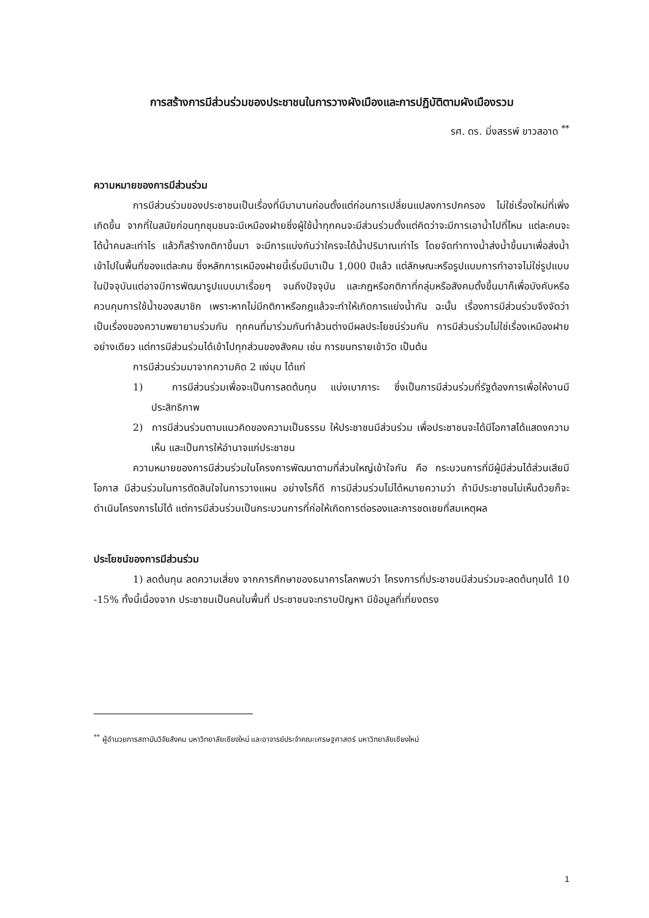การสร้างการมีส่วนร่วมของประชาชนในการวางผังเมืองและการปฏิบัติตามผังเมืองรวม
รศ. ดร. มิ่งสรรพ์ ขาวสอาด <sup>**</sup>
ความหมายของการมีส่วนร่วม
การมีส่วนร่วมของประชาชนเป็นเรื่องที่มีมานานก่อนตั้งแต่ก่อนการเปลี่ยนแปลงการปกครอง ไม่ใช่เรื่องใหม่ที่เพิ่งเกิดขึ้น จากที่ในสมัยก่อนทุกชุมชนจะมีเหมืองฝายซึ่งผู้ใช้น้ำทุกคนจะมีส่วนร่วมตั้งแต่คิดว่าจะมีการเอาน้ำไปที่ไหน แต่ละคนจะได้น้ำคนละเท่าไร แล้วก็สร้างกติกาขึ้นมา จะมีการแบ่งกันว่าใครจะได้น้ำปริมาณเท่าไร โดยจัดทำทางน้ำส่งน้ำขึ้นมาเพื่อส่งน้ำเข้าไปในพื้นที่ของแต่ละคน ซึ่งหลักการเหมืองฝายนี้เริ่มมีมาเป็น 1,000 ปีแล้ว แต่ลักษณะหรือรูปแบบการทำอาจไม่ใช่รูปแบบในปัจจุบันแต่อาจมีการพัฒนารูปแบบมาเรื่อยๆ จนถึงปัจจุบัน และกฎหรือกติกาที่กลุ่มหรือสังคมตั้งขึ้นมาก็เพื่อบังคับหรือควบคุมการใช้น้ำของสมาชิก เพราะหากไม่มีกติกาหรือกฎแล้วจะทำให้เกิดการแย่งน้ำกัน ฉะนั้น เรื่องการมีส่วนร่วมจึงจัดว่าเป็นเรื่องของความพยายามร่วมกัน ทุกคนที่มาร่วมกันทำล้วนต่างมีผลประโยชน์ร่วมกัน การมีส่วนร่วมไม่ใช่เรื่องเหมืองฝายอย่างเดียว แต่การมีส่วนร่วมได้เข้าไปทุกส่วนของสังคม เช่น การขนทรายเข้าวัด เป็นต้น
การมีส่วนร่วมมาจากความคิด 2 แง่มุม ได้แก่
1) การมีส่วนร่วมเพื่อจะเป็นการลดต้นทุน แบ่งเบาภาระ ซึ่งเป็นการมีส่วนร่วมที่รัฐต้องการเพื่อให้งานมีประสิทธิภาพ
2) การมีส่วนร่วมตามแนวคิดของความเป็นธรรม ให้ประชาชนมีส่วนร่วม เพื่อประชาชนจะได้มีโอกาสได้แสดงความเห็น และเป็นการให้อำนาจแก่ประชาชน
ความหมายของการมีส่วนร่วมในโครงการพัฒนาตามที่ส่วนใหญ่เข้าใจกัน คือ กระบวนการที่มีผู้มีส่วนได้ส่วนเสียมีโอกาส มีส่วนร่วมในการตัดสินใจในการวางแผน อย่างไรก็ดี การมีส่วนร่วมไม่ได้หมายความว่า ถ้ามีประชาชนไม่เห็นด้วยก็จะดำเนินโครงการไม่ได้ แต่การมีส่วนร่วมเป็นกระบวนการที่ก่อให้เกิดการต่อรองและการชดเชยที่สมเหตุผล
ประโยชน์ของการมีส่วนร่วม
1) ลดต้นทุน ลดความเสี่ยง จากการศึกษาของธนาคารโลกพบว่า โครงการที่ประชาชนมีส่วนร่วมจะลดต้นทุนได้ 10 -15% ทั้งนี้เนื่องจาก ประชาชนเป็นคนในพื้นที่ ประชาชนจะทราบปัญหา มีข้อมูลที่เที่ยงตรง
<sup>**</sup> ผู้อำนวยการสถาบันวิจัยสังคม มหาวิทยาลัยเชียงใหม่ และอาจารย์ประจำคณะเศรษฐศาสตร์ มหาวิทยาลัยเชียงใหม่
1